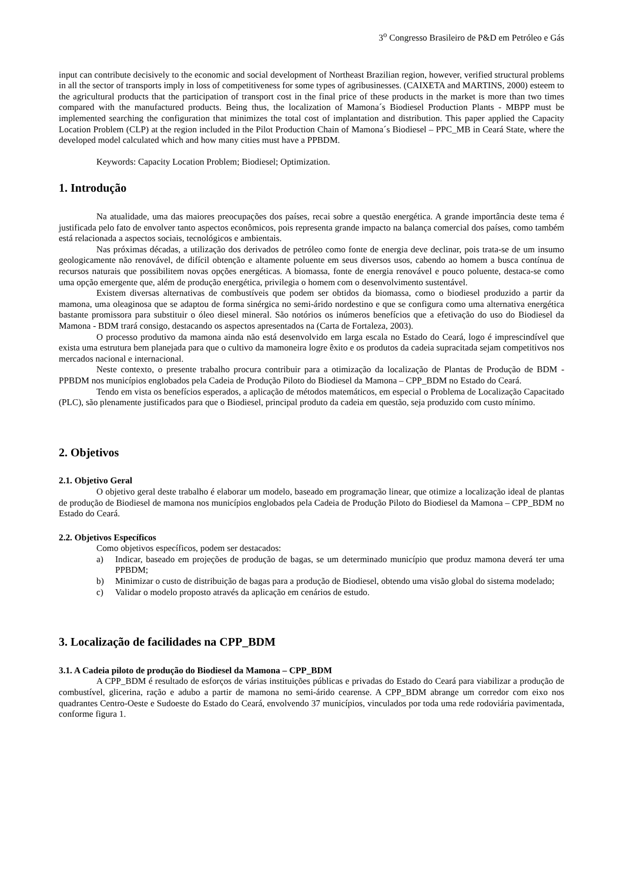3<sup>o</sup> Congresso Brasileiro de P&D em Petróleo e Gás
input can contribute decisively to the economic and social development of Northeast Brazilian region, however, verified structural problems in all the sector of transports imply in loss of competitiveness for some types of agribusinesses. (CAIXETA and MARTINS, 2000) esteem to the agricultural products that the participation of transport cost in the final price of these products in the market is more than two times compared with the manufactured products. Being thus, the localization of Mamona´s Biodiesel Production Plants - MBPP must be implemented searching the configuration that minimizes the total cost of implantation and distribution. This paper applied the Capacity Location Problem (CLP) at the region included in the Pilot Production Chain of Mamona´s Biodiesel – PPC_MB in Ceará State, where the developed model calculated which and how many cities must have a PPBDM.
Keywords: Capacity Location Problem; Biodiesel; Optimization.
1. Introdução
Na atualidade, uma das maiores preocupações dos países, recai sobre a questão energética. A grande importância deste tema é justificada pelo fato de envolver tanto aspectos econômicos, pois representa grande impacto na balança comercial dos países, como também está relacionada a aspectos sociais, tecnológicos e ambientais.
Nas próximas décadas, a utilização dos derivados de petróleo como fonte de energia deve declinar, pois trata-se de um insumo geologicamente não renovável, de difícil obtenção e altamente poluente em seus diversos usos, cabendo ao homem a busca contínua de recursos naturais que possibilitem novas opções energéticas. A biomassa, fonte de energia renovável e pouco poluente, destaca-se como uma opção emergente que, além de produção energética, privilegia o homem com o desenvolvimento sustentável.
Existem diversas alternativas de combustíveis que podem ser obtidos da biomassa, como o biodiesel produzido a partir da mamona, uma oleaginosa que se adaptou de forma sinérgica no semi-árido nordestino e que se configura como uma alternativa energética bastante promissora para substituir o óleo diesel mineral. São notórios os inúmeros benefícios que a efetivação do uso do Biodiesel da Mamona - BDM trará consigo, destacando os aspectos apresentados na (Carta de Fortaleza, 2003).
O processo produtivo da mamona ainda não está desenvolvido em larga escala no Estado do Ceará, logo é imprescindível que exista uma estrutura bem planejada para que o cultivo da mamoneira logre êxito e os produtos da cadeia supracitada sejam competitivos nos mercados nacional e internacional.
Neste contexto, o presente trabalho procura contribuir para a otimização da localização de Plantas de Produção de BDM - PPBDM nos municípios englobados pela Cadeia de Produção Piloto do Biodiesel da Mamona – CPP_BDM no Estado do Ceará.
Tendo em vista os benefícios esperados, a aplicação de métodos matemáticos, em especial o Problema de Localização Capacitado (PLC), são plenamente justificados para que o Biodiesel, principal produto da cadeia em questão, seja produzido com custo mínimo.
2. Objetivos
2.1. Objetivo Geral
O objetivo geral deste trabalho é elaborar um modelo, baseado em programação linear, que otimize a localização ideal de plantas de produção de Biodiesel de mamona nos municípios englobados pela Cadeia de Produção Piloto do Biodiesel da Mamona – CPP_BDM no Estado do Ceará.
2.2. Objetivos Específicos
Como objetivos específicos, podem ser destacados:
a) Indicar, baseado em projeções de produção de bagas, se um determinado município que produz mamona deverá ter uma PPBDM;
b) Minimizar o custo de distribuição de bagas para a produção de Biodiesel, obtendo uma visão global do sistema modelado;
c) Validar o modelo proposto através da aplicação em cenários de estudo.
3. Localização de facilidades na CPP_BDM
3.1. A Cadeia piloto de produção do Biodiesel da Mamona – CPP_BDM
A CPP_BDM é resultado de esforços de várias instituições públicas e privadas do Estado do Ceará para viabilizar a produção de combustível, glicerina, ração e adubo a partir de mamona no semi-árido cearense. A CPP_BDM abrange um corredor com eixo nos quadrantes Centro-Oeste e Sudoeste do Estado do Ceará, envolvendo 37 municípios, vinculados por toda uma rede rodoviária pavimentada, conforme figura 1.